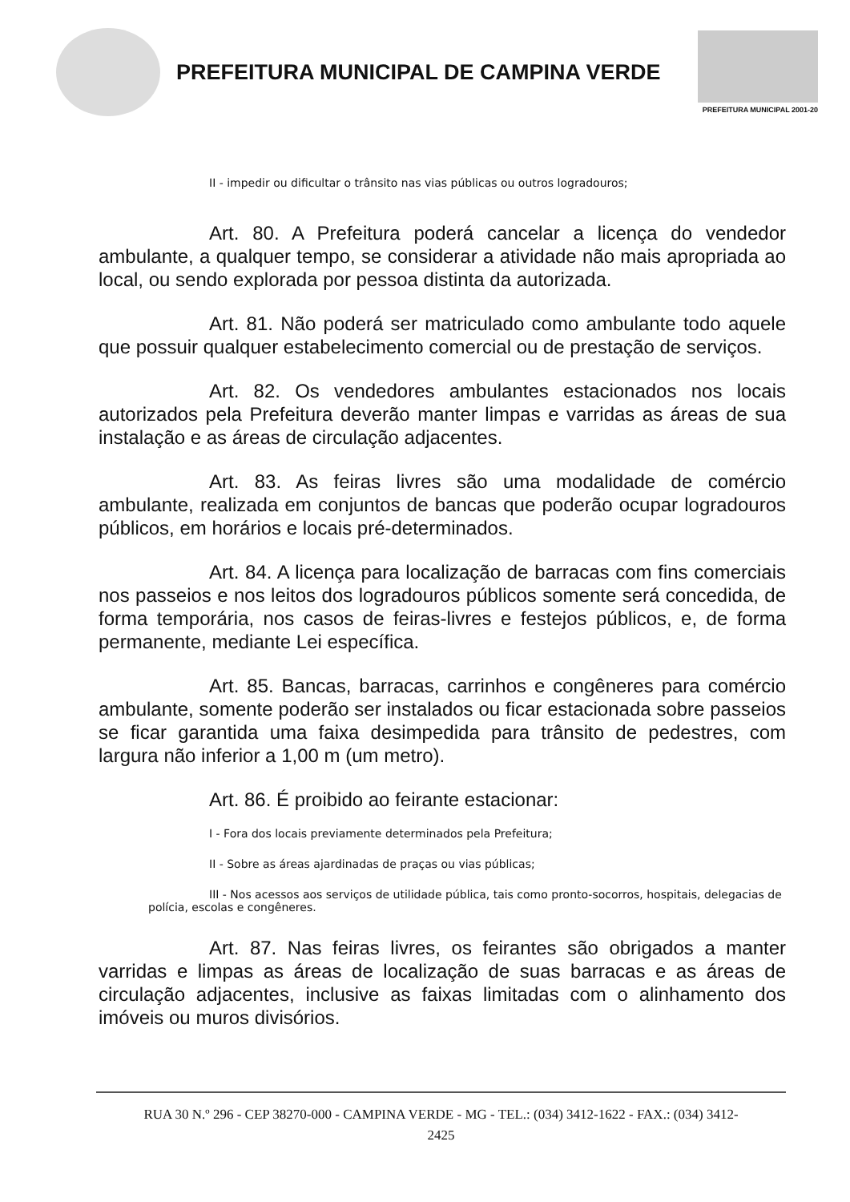PREFEITURA MUNICIPAL DE CAMPINA VERDE
PREFEITURA MUNICIPAL 2001-20
II - impedir ou dificultar o trânsito nas vias públicas ou outros logradouros;
Art. 80. A Prefeitura poderá cancelar a licença do vendedor ambulante, a qualquer tempo, se considerar a atividade não mais apropriada ao local, ou sendo explorada por pessoa distinta da autorizada.
Art. 81. Não poderá ser matriculado como ambulante todo aquele que possuir qualquer estabelecimento comercial ou de prestação de serviços.
Art. 82. Os vendedores ambulantes estacionados nos locais autorizados pela Prefeitura deverão manter limpas e varridas as áreas de sua instalação e as áreas de circulação adjacentes.
Art. 83. As feiras livres são uma modalidade de comércio ambulante, realizada em conjuntos de bancas que poderão ocupar logradouros públicos, em horários e locais pré-determinados.
Art. 84. A licença para localização de barracas com fins comerciais nos passeios e nos leitos dos logradouros públicos somente será concedida, de forma temporária, nos casos de feiras-livres e festejos públicos, e, de forma permanente, mediante Lei específica.
Art. 85. Bancas, barracas, carrinhos e congêneres para comércio ambulante, somente poderão ser instalados ou ficar estacionada sobre passeios se ficar garantida uma faixa desimpedida para trânsito de pedestres, com largura não inferior a 1,00 m (um metro).
Art. 86. É proibido ao feirante estacionar:
I - Fora dos locais previamente determinados pela Prefeitura;
II - Sobre as áreas ajardinadas de praças ou vias públicas;
III - Nos acessos aos serviços de utilidade pública, tais como pronto-socorros, hospitais, delegacias de polícia, escolas e congêneres.
Art. 87. Nas feiras livres, os feirantes são obrigados a manter varridas e limpas as áreas de localização de suas barracas e as áreas de circulação adjacentes, inclusive as faixas limitadas com o alinhamento dos imóveis ou muros divisórios.
RUA 30 N.º 296 - CEP 38270-000 - CAMPINA VERDE - MG - TEL.: (034) 3412-1622 - FAX.: (034) 3412-
2425